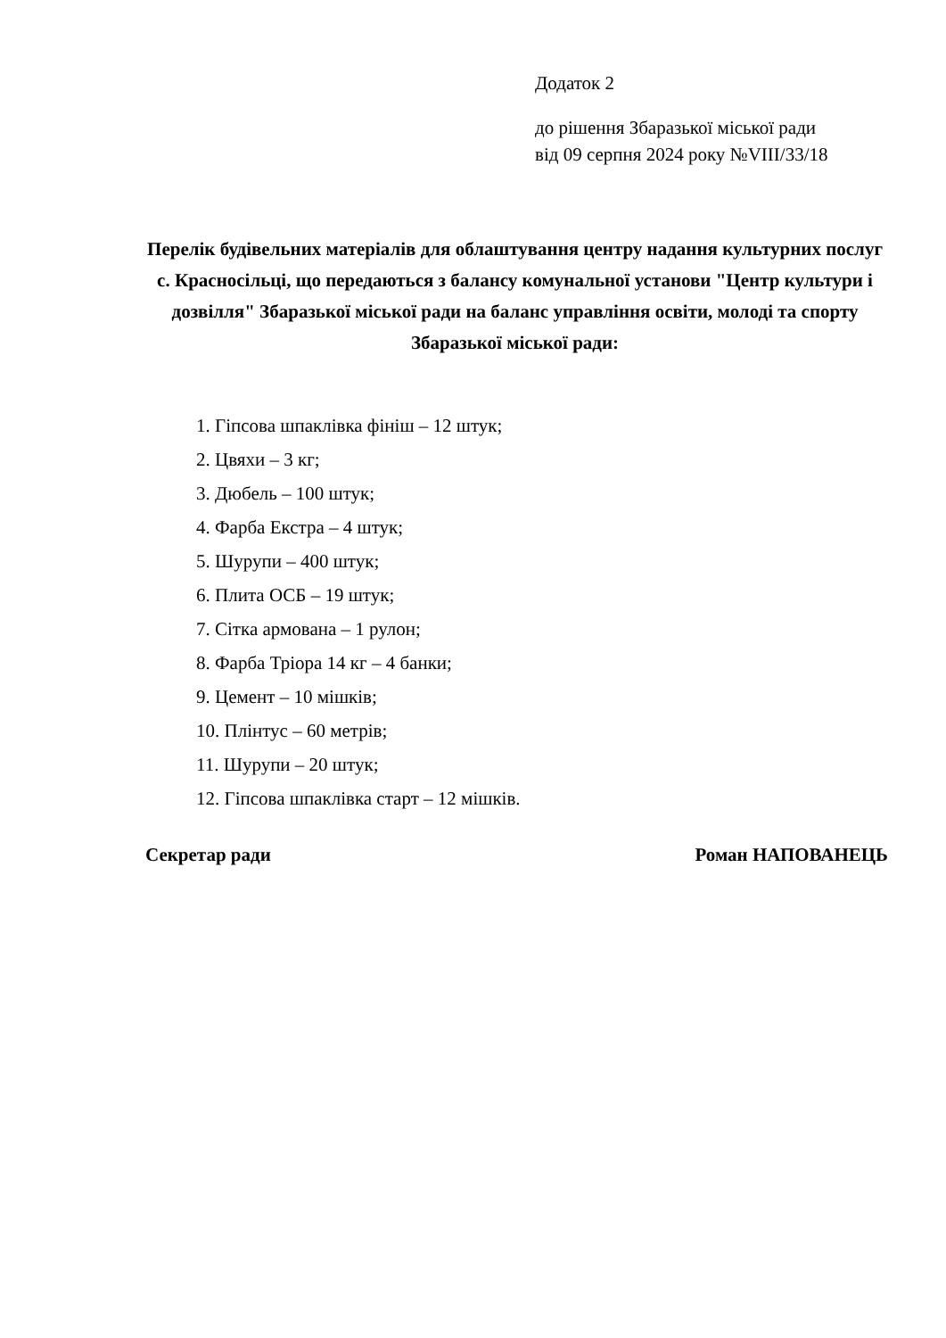Додаток 2
до рішення Збаразької міської ради
від 09 серпня 2024 року №VIII/33/18
Перелік будівельних матеріалів для облаштування центру надання культурних послуг с. Красносільці, що передаються з балансу комунальної установи "Центр культури і дозвілля" Збаразької міської ради на баланс управління освіти, молоді та спорту Збаразької міської ради:
1. Гіпсова шпаклівка фініш – 12 штук;
2. Цвяхи – 3 кг;
3. Дюбель – 100 штук;
4. Фарба Екстра – 4 штук;
5. Шурупи – 400 штук;
6. Плита ОСБ – 19 штук;
7. Сітка армована – 1 рулон;
8. Фарба Тріора 14 кг – 4 банки;
9. Цемент – 10 мішків;
10. Плінтус – 60 метрів;
11. Шурупи – 20 штук;
12. Гіпсова шпаклівка старт – 12 мішків.
Секретар ради Роман НАПОВАНЕЦЬ